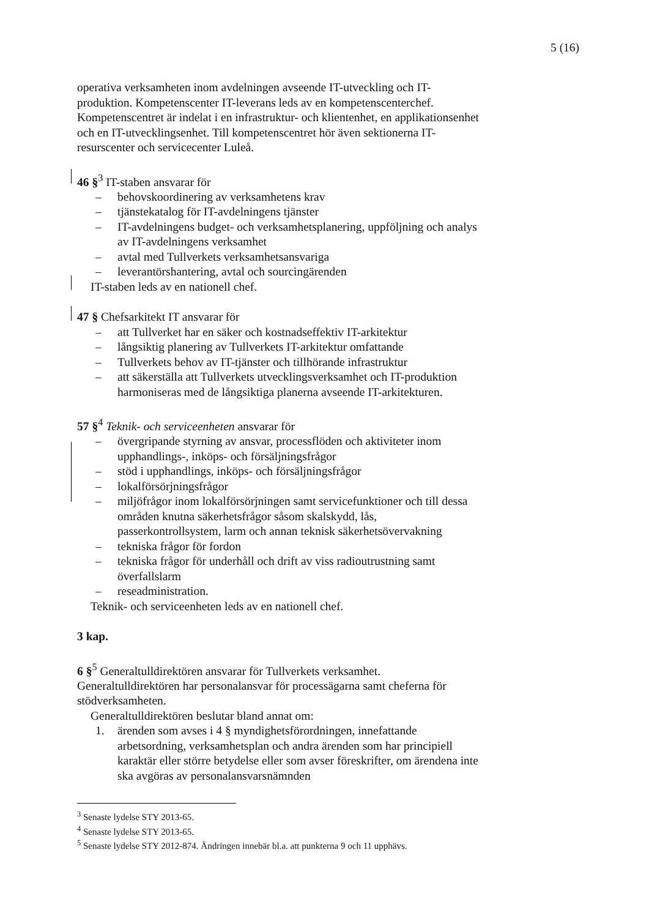5 (16)
operativa verksamheten inom avdelningen avseende IT-utveckling och IT-produktion. Kompetenscenter IT-leverans leds av en kompetenscenterchef. Kompetenscentret är indelat i en infrastruktur- och klientenhet, en applikationsenhet och en IT-utvecklingsenhet. Till kompetenscentret hör även sektionerna IT-resurscenter och servicecenter Luleå.
46 §<sup>3</sup> IT-staben ansvarar för
– behovskoordinering av verksamhetens krav
– tjänstekatalog för IT-avdelningens tjänster
– IT-avdelningens budget- och verksamhetsplanering, uppföljning och analys av IT-avdelningens verksamhet
– avtal med Tullverkets verksamhetsansvariga
– leverantörshantering, avtal och sourcingärenden
IT-staben leds av en nationell chef.
47 § Chefsarkitekt IT ansvarar för
– att Tullverket har en säker och kostnadseffektiv IT-arkitektur
– långsiktig planering av Tullverkets IT-arkitektur omfattande
– Tullverkets behov av IT-tjänster och tillhörande infrastruktur
– att säkerställa att Tullverkets utvecklingsverksamhet och IT-produktion harmoniseras med de långsiktiga planerna avseende IT-arkitekturen.
57 §<sup>4</sup> Teknik- och serviceenheten ansvarar för
– övergripande styrning av ansvar, processflöden och aktiviteter inom upphandlings-, inköps- och försäljningsfrågor
– stöd i upphandlings, inköps- och försäljningsfrågor
– lokalförsörjningsfrågor
– miljöfrågor inom lokalförsörjningen samt servicefunktioner och till dessa områden knutna säkerhetsfrågor såsom skalskydd, lås, passerkontrollsystem, larm och annan teknisk säkerhetsövervakning
– tekniska frågor för fordon
– tekniska frågor för underhåll och drift av viss radioutrustning samt överfallslarm
– reseadministration.
Teknik- och serviceenheten leds av en nationell chef.
3 kap.
6 §<sup>5</sup> Generaltulldirektören ansvarar för Tullverkets verksamhet. Generaltulldirektören har personalansvar för processägarna samt cheferna för stödverksamheten.
Generaltulldirektören beslutar bland annat om:
1. ärenden som avses i 4 § myndighetsförordningen, innefattande arbetsordning, verksamhetsplan och andra ärenden som har principiell karaktär eller större betydelse eller som avser föreskrifter, om ärendena inte ska avgöras av personalansvarsnämnden
<sup>3</sup> Senaste lydelse STY 2013-65.
<sup>4</sup> Senaste lydelse STY 2013-65.
<sup>5</sup> Senaste lydelse STY 2012-874. Ändringen innebär bl.a. att punkterna 9 och 11 upphävs.